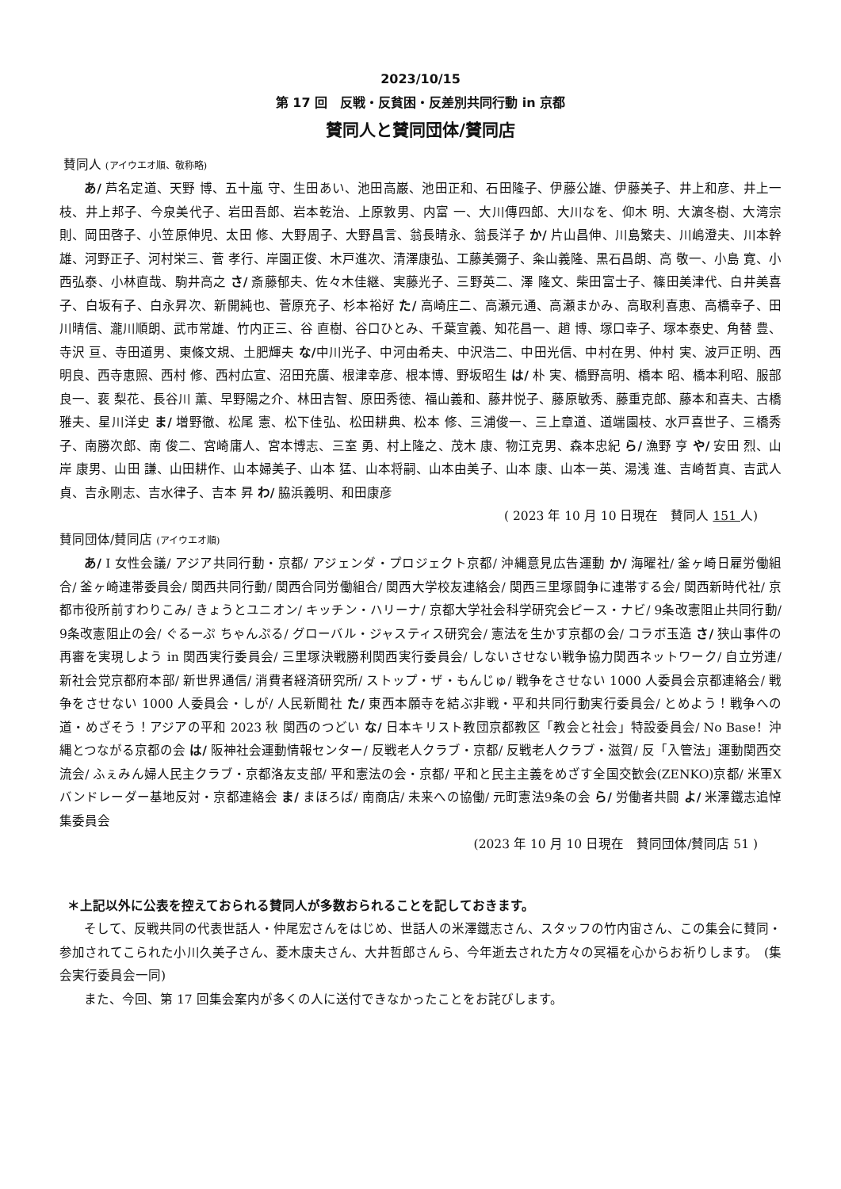2023/10/15
第 17 回　反戦・反貧困・反差別共同行動 in 京都
賛同人と賛同団体/賛同店
賛同人 (アイウエオ順、敬称略)
あ/ 芦名定道、天野 博、五十嵐 守、生田あい、池田高巌、池田正和、石田隆子、伊藤公雄、伊藤美子、井上和彦、井上一枝、井上邦子、今泉美代子、岩田吾郎、岩本乾治、上原敦男、内富 一、大川傳四郎、大川なを、仰木 明、大濵冬樹、大湾宗則、岡田啓子、小笠原伸児、太田 修、大野周子、大野昌言、翁長晴永、翁長洋子 か/ 片山昌伸、川島繁夫、川嶋澄夫、川本幹雄、河野正子、河村栄三、菅 孝行、岸園正俊、木戸進次、清澤康弘、工藤美彌子、粂山義隆、黒石昌朗、高 敬一、小島 寛、小西弘泰、小林直哉、駒井高之 さ/ 斎藤郁夫、佐々木佳継、実藤光子、三野英二、澤 隆文、柴田富士子、篠田美津代、白井美喜子、白坂有子、白永昇次、新開純也、菅原充子、杉本裕好 た/ 高崎庄二、高瀬元通、高瀬まかみ、高取利喜恵、高橋幸子、田川晴信、瀧川順朗、武市常雄、竹内正三、谷 直樹、谷口ひとみ、千葉宣義、知花昌一、趙 博、塚口幸子、塚本泰史、角替 豊、寺沢 亘、寺田道男、東條文規、土肥輝夫 な/中川光子、中河由希夫、中沢浩二、中田光信、中村在男、仲村 実、波戸正明、西 明良、西寺恵照、西村 修、西村広宣、沼田充廣、根津幸彦、根本博、野坂昭生 は/ 朴 実、橋野高明、橋本 昭、橋本利昭、服部良一、裵 梨花、長谷川 薫、早野陽之介、林田吉智、原田秀徳、福山義和、藤井悦子、藤原敏秀、藤重克郎、藤本和喜夫、古橋雅夫、星川洋史 ま/ 増野徹、松尾 憲、松下佳弘、松田耕典、松本 修、三浦俊一、三上章道、道端園枝、水戸喜世子、三橋秀子、南勝次郎、南 俊二、宮崎庸人、宮本博志、三室 勇、村上隆之、茂木 康、物江克男、森本忠紀 ら/ 漁野 亨 や/ 安田 烈、山岸 康男、山田 謙、山田耕作、山本婦美子、山本 猛、山本将嗣、山本由美子、山本 康、山本一英、湯浅 進、吉崎哲真、吉武人貞、吉永剛志、吉水律子、吉本 昇 わ/ 脇浜義明、和田康彦
( 2023 年 10 月 10 日現在　賛同人 151 人)
賛同団体/賛同店 (アイウエオ順)
あ/ I 女性会議/ アジア共同行動・京都/ アジェンダ・プロジェクト京都/ 沖縄意見広告運動 か/ 海曜社/ 釜ヶ崎日雇労働組合/ 釜ヶ崎連帯委員会/ 関西共同行動/ 関西合同労働組合/ 関西大学校友連絡会/ 関西三里塚闘争に連帯する会/ 関西新時代社/ 京都市役所前すわりこみ/ きょうとユニオン/ キッチン・ハリーナ/ 京都大学社会科学研究会ピース・ナビ/ 9条改憲阻止共同行動/ 9条改憲阻止の会/ ぐるーぷ ちゃんぷる/ グローバル・ジャスティス研究会/ 憲法を生かす京都の会/ コラボ玉造 さ/ 狭山事件の再審を実現しよう in 関西実行委員会/ 三里塚決戦勝利関西実行委員会/ しないさせない戦争協力関西ネットワーク/ 自立労連/ 新社会党京都府本部/ 新世界通信/ 消費者経済研究所/ ストップ・ザ・もんじゅ/ 戦争をさせない 1000 人委員会京都連絡会/ 戦争をさせない 1000 人委員会・しが/ 人民新聞社 た/ 東西本願寺を結ぶ非戦・平和共同行動実行委員会/ とめよう！戦争への道・めざそう！アジアの平和 2023 秋 関西のつどい な/ 日本キリスト教団京都教区「教会と社会」特設委員会/ No Base！沖縄とつながる京都の会 は/ 阪神社会運動情報センター/ 反戦老人クラブ・京都/ 反戦老人クラブ・滋賀/ 反「入管法」運動関西交流会/ ふぇみん婦人民主クラブ・京都洛友支部/ 平和憲法の会・京都/ 平和と民主主義をめざす全国交歓会(ZENKO)京都/ 米軍Xバンドレーダー基地反対・京都連絡会 ま/ まほろば/ 南商店/ 未来への協働/ 元町憲法9条の会 ら/ 労働者共闘 よ/ 米澤鐵志追悼集委員会
(2023 年 10 月 10 日現在　賛同団体/賛同店 51 )
＊上記以外に公表を控えておられる賛同人が多数おられることを記しておきます。
そして、反戦共同の代表世話人・仲尾宏さんをはじめ、世話人の米澤鐵志さん、スタッフの竹内宙さん、この集会に賛同・参加されてこられた小川久美子さん、菱木康夫さん、大井哲郎さんら、今年逝去された方々の冥福を心からお祈りします。　(集会実行委員会一同)
また、今回、第 17 回集会案内が多くの人に送付できなかったことをお詫びします。